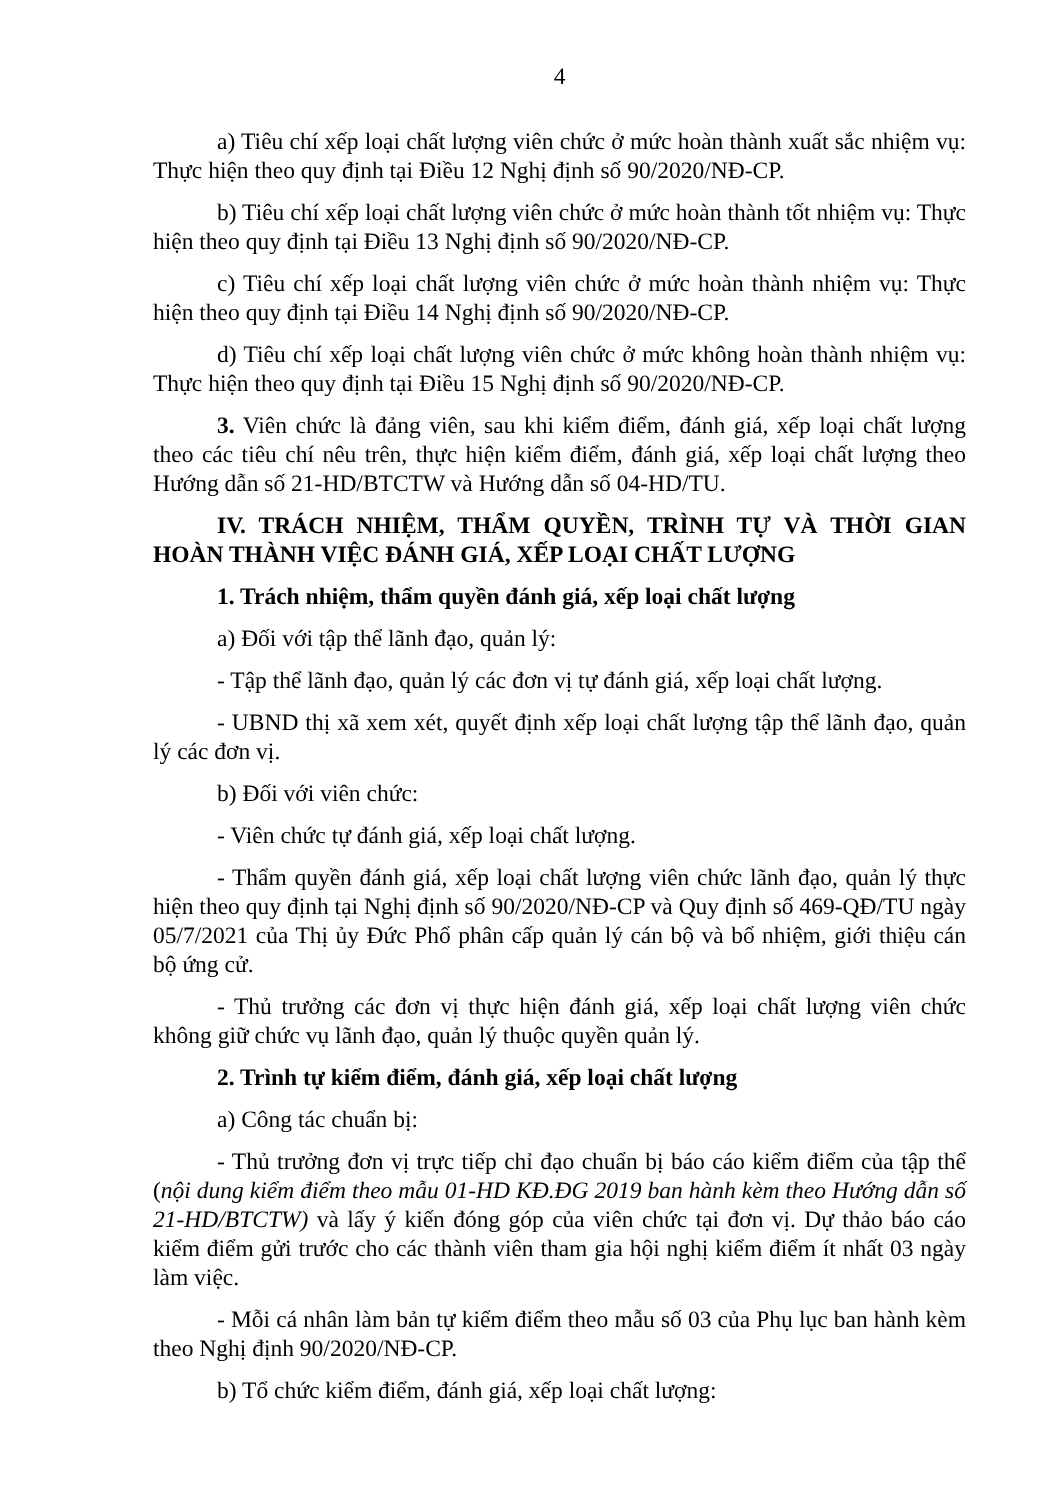4
a) Tiêu chí xếp loại chất lượng viên chức ở mức hoàn thành xuất sắc nhiệm vụ: Thực hiện theo quy định tại Điều 12 Nghị định số 90/2020/NĐ-CP.
b) Tiêu chí xếp loại chất lượng viên chức ở mức hoàn thành tốt nhiệm vụ: Thực hiện theo quy định tại Điều 13 Nghị định số 90/2020/NĐ-CP.
c) Tiêu chí xếp loại chất lượng viên chức ở mức hoàn thành nhiệm vụ: Thực hiện theo quy định tại Điều 14 Nghị định số 90/2020/NĐ-CP.
d) Tiêu chí xếp loại chất lượng viên chức ở mức không hoàn thành nhiệm vụ: Thực hiện theo quy định tại Điều 15 Nghị định số 90/2020/NĐ-CP.
3. Viên chức là đảng viên, sau khi kiểm điểm, đánh giá, xếp loại chất lượng theo các tiêu chí nêu trên, thực hiện kiểm điểm, đánh giá, xếp loại chất lượng theo Hướng dẫn số 21-HD/BTCTW và Hướng dẫn số 04-HD/TU.
IV. TRÁCH NHIỆM, THẨM QUYỀN, TRÌNH TỰ VÀ THỜI GIAN HOÀN THÀNH VIỆC ĐÁNH GIÁ, XẾP LOẠI CHẤT LƯỢNG
1. Trách nhiệm, thẩm quyền đánh giá, xếp loại chất lượng
a) Đối với tập thể lãnh đạo, quản lý:
- Tập thể lãnh đạo, quản lý các đơn vị tự đánh giá, xếp loại chất lượng.
- UBND thị xã xem xét, quyết định xếp loại chất lượng tập thể lãnh đạo, quản lý các đơn vị.
b) Đối với viên chức:
- Viên chức tự đánh giá, xếp loại chất lượng.
- Thẩm quyền đánh giá, xếp loại chất lượng viên chức lãnh đạo, quản lý thực hiện theo quy định tại Nghị định số 90/2020/NĐ-CP và Quy định số 469-QĐ/TU ngày 05/7/2021 của Thị ủy Đức Phổ phân cấp quản lý cán bộ và bổ nhiệm, giới thiệu cán bộ ứng cử.
- Thủ trưởng các đơn vị thực hiện đánh giá, xếp loại chất lượng viên chức không giữ chức vụ lãnh đạo, quản lý thuộc quyền quản lý.
2. Trình tự kiểm điểm, đánh giá, xếp loại chất lượng
a) Công tác chuẩn bị:
- Thủ trưởng đơn vị trực tiếp chỉ đạo chuẩn bị báo cáo kiểm điểm của tập thể (nội dung kiểm điểm theo mẫu 01-HD KĐ.ĐG 2019 ban hành kèm theo Hướng dẫn số 21-HD/BTCTW) và lấy ý kiến đóng góp của viên chức tại đơn vị. Dự thảo báo cáo kiểm điểm gửi trước cho các thành viên tham gia hội nghị kiểm điểm ít nhất 03 ngày làm việc.
- Mỗi cá nhân làm bản tự kiểm điểm theo mẫu số 03 của Phụ lục ban hành kèm theo Nghị định 90/2020/NĐ-CP.
b) Tổ chức kiểm điểm, đánh giá, xếp loại chất lượng: